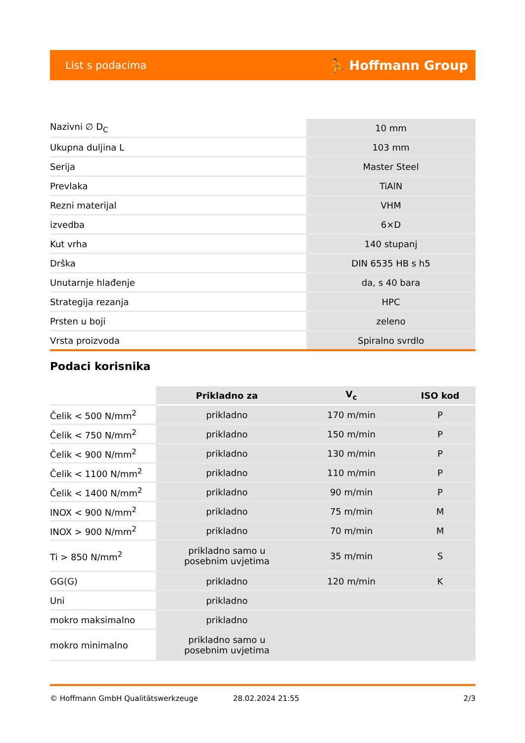List s podacima ⛹ Hoffmann Group
| Nazivni ∅ D<sub>C</sub> | 10 mm |
| Ukupna duljina L | 103 mm |
| Serija | Master Steel |
| Prevlaka | TiAlN |
| Rezni materijal | VHM |
| izvedba | 6×D |
| Kut vrha | 140 stupanj |
| Drška | DIN 6535 HB s h5 |
| Unutarnje hlađenje | da, s 40 bara |
| Strategija rezanja | HPC |
| Prsten u boji | zeleno |
| Vrsta proizvoda | Spiralno svrdlo |
Podaci korisnika
| | Prikladno za | V<sub>c</sub> | ISO kod |
| --- | --- | --- | --- |
| Čelik < 500 N/mm<sup>2</sup> | prikladno | 170 m/min | P |
| Čelik < 750 N/mm<sup>2</sup> | prikladno | 150 m/min | P |
| Čelik < 900 N/mm<sup>2</sup> | prikladno | 130 m/min | P |
| Čelik < 1100 N/mm<sup>2</sup> | prikladno | 110 m/min | P |
| Čelik < 1400 N/mm<sup>2</sup> | prikladno | 90 m/min | P |
| INOX < 900 N/mm<sup>2</sup> | prikladno | 75 m/min | M |
| INOX > 900 N/mm<sup>2</sup> | prikladno | 70 m/min | M |
| Ti > 850 N/mm<sup>2</sup> | prikladno samo u posebnim uvjetima | 35 m/min | S |
| GG(G) | prikladno | 120 m/min | K |
| Uni | prikladno | | |
| mokro maksimalno | prikladno | | |
| mokro minimalno | prikladno samo u posebnim uvjetima | | |
© Hoffmann GmbH Qualitätswerkzeuge 28.02.2024 21:55 2/3